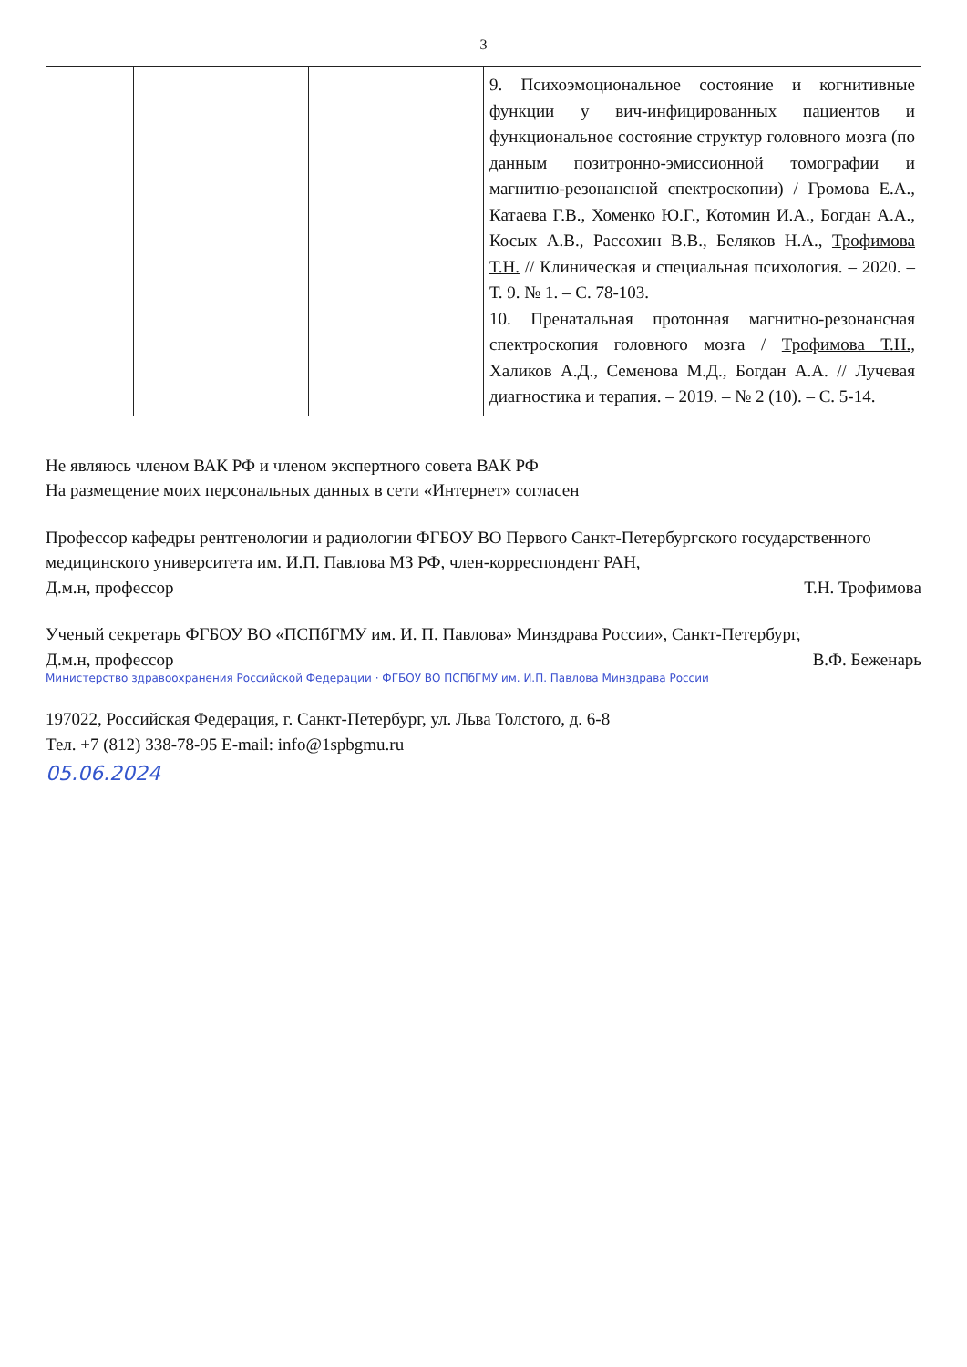3
| | | | | | 9. Психоэмоциональное состояние и когнитивные функции у вич-инфицированных пациентов и функциональное состояние структур головного мозга (по данным позитронно-эмиссионной томографии и магнитно-резонансной спектроскопии) / Громова Е.А., Катаева Г.В., Хоменко Ю.Г., Котомин И.А., Богдан А.А., Косых А.В., Рассохин В.В., Беляков Н.А., Трофимова Т.Н. // Клиническая и специальная психология. – 2020. – Т. 9. № 1. – С. 78-103. 10. Пренатальная протонная магнитно-резонансная спектроскопия головного мозга / Трофимова Т.Н., Халиков А.Д., Семенова М.Д., Богдан А.А. // Лучевая диагностика и терапия. – 2019. – № 2 (10). – С. 5-14. |
Не являюсь членом ВАК РФ и членом экспертного совета ВАК РФ
На размещение моих персональных данных в сети «Интернет» согласен
Профессор кафедры рентгенологии и радиологии ФГБОУ ВО Первого Санкт-Петербургского государственного медицинского университета им. И.П. Павлова МЗ РФ, член-корреспондент РАН,
Д.м.н, профессор Т.Н. Трофимова
Ученый секретарь ФГБОУ ВО «ПСПбГМУ им. И. П. Павлова» Минздрава России», Санкт-Петербург,
Д.м.н, профессор В.Ф. Беженарь
Министерство здравоохранения Российской Федерации · ФГБОУ ВО ПСПбГМУ им. И.П. Павлова Минздрава России
197022, Российская Федерация, г. Санкт-Петербург, ул. Льва Толстого, д. 6-8
Тел. +7 (812) 338-78-95 E-mail: info@1spbgmu.ru
05.06.2024